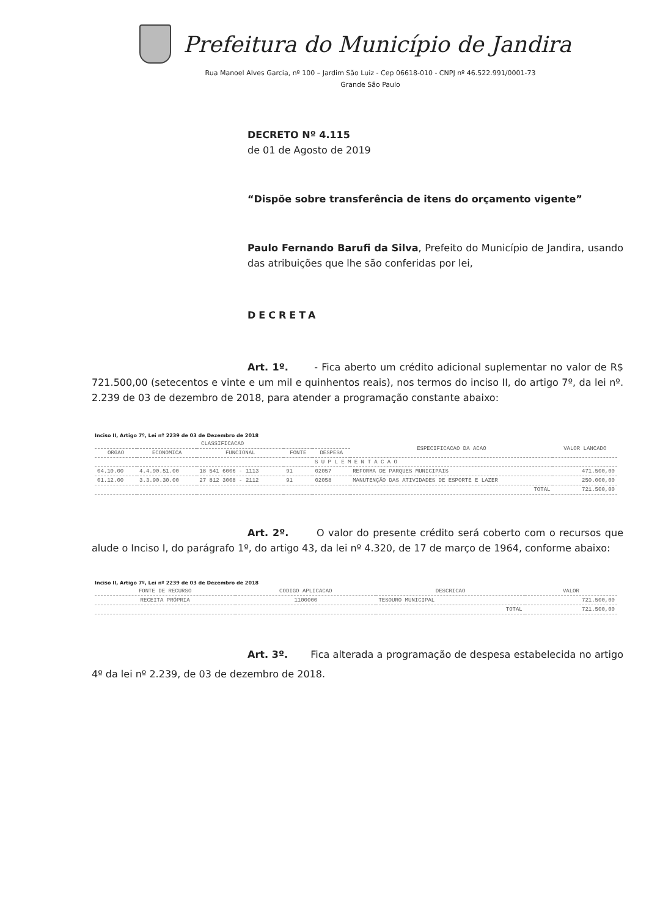Prefeitura do Município de Jandira
Rua Manoel Alves Garcia, nº 100 – Jardim São Luiz - Cep 06618-010 - CNPJ nº 46.522.991/0001-73
Grande São Paulo
DECRETO Nº 4.115
de 01 de Agosto de 2019
“Dispõe sobre transferência de itens do orçamento vigente”
Paulo Fernando Barufi da Silva, Prefeito do Município de Jandira, usando das atribuições que lhe são conferidas por lei,
DECRETA
Art. 1º. - Fica aberto um crédito adicional suplementar no valor de R$ 721.500,00 (setecentos e vinte e um mil e quinhentos reais), nos termos do inciso II, do artigo 7º, da lei nº. 2.239 de 03 de dezembro de 2018, para atender a programação constante abaixo:
Inciso II, Artigo 7º, Lei nº 2239 de 03 de Dezembro de 2018
| CLASSIFICACAO | | | | | ESPECIFICACAO DA ACAO | VALOR LANCADO |
| --- | --- | --- | --- | --- | --- | --- |
| ORGAO | ECONOMICA | FUNCIONAL | FONTE | DESPESA | | |
| S U P L E M E N T A C A O | | | | | | |
| 04.10.00 | 4.4.90.51.00 | 18 541 6006 - 1113 | 91 | 02057 | REFORMA DE PARQUES MUNICIPAIS | 471.500,00 |
| 01.12.00 | 3.3.90.30.00 | 27 812 3008 - 2112 | 91 | 02058 | MANUTENÇÃO DAS ATIVIDADES DE ESPORTE E LAZER | 250.000,00 |
| TOTAL | | | | | | 721.500,00 |
Art. 2º. O valor do presente crédito será coberto com o recursos que alude o Inciso I, do parágrafo 1º, do artigo 43, da lei nº 4.320, de 17 de março de 1964, conforme abaixo:
Inciso II, Artigo 7º, Lei nº 2239 de 03 de Dezembro de 2018
| FONTE DE RECURSO | CODIGO APLICACAO | DESCRICAO | VALOR |
| --- | --- | --- | --- |
| RECEITA PRÓPRIA | 1100000 | TESOURO MUNICIPAL | 721.500,00 |
| TOTAL | | | 721.500,00 |
Art. 3º. Fica alterada a programação de despesa estabelecida no artigo 4º da lei nº 2.239, de 03 de dezembro de 2018.